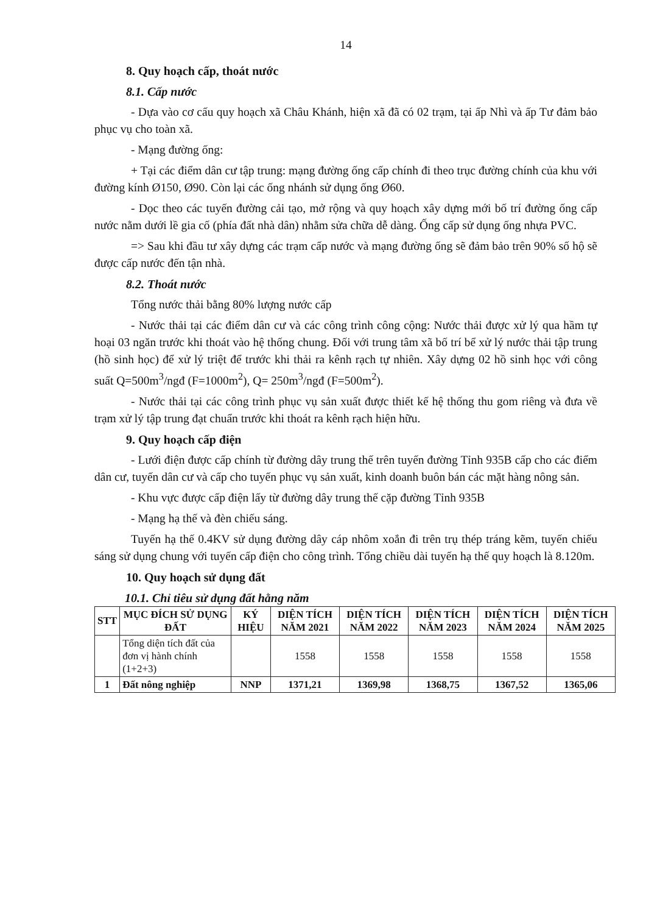14
8. Quy hoạch cấp, thoát nước
8.1. Cấp nước
- Dựa vào cơ cấu quy hoạch xã Châu Khánh, hiện xã đã có 02 trạm, tại ấp Nhì và ấp Tư đảm bảo phục vụ cho toàn xã.
- Mạng đường ống:
+ Tại các điểm dân cư tập trung: mạng đường ống cấp chính đi theo trục đường chính của khu với đường kính Ø150, Ø90. Còn lại các ống nhánh sử dụng ống Ø60.
- Dọc theo các tuyến đường cải tạo, mở rộng và quy hoạch xây dựng mới bố trí đường ống cấp nước nằm dưới lề gia cố (phía đất nhà dân) nhằm sửa chữa dễ dàng. Ống cấp sử dụng ống nhựa PVC.
=> Sau khi đầu tư xây dựng các trạm cấp nước và mạng đường ống sẽ đảm bảo trên 90% số hộ sẽ được cấp nước đến tận nhà.
8.2. Thoát nước
Tổng nước thải bằng 80% lượng nước cấp
- Nước thải tại các điểm dân cư và các công trình công cộng: Nước thải được xử lý qua hầm tự hoại 03 ngăn trước khi thoát vào hệ thống chung. Đối với trung tâm xã bố trí bể xử lý nước thải tập trung (hồ sinh học) để xử lý triệt để trước khi thải ra kênh rạch tự nhiên. Xây dựng 02 hồ sinh học với công suất Q=500m<sup>3</sup>/ngđ (F=1000m<sup>2</sup>), Q= 250m<sup>3</sup>/ngđ (F=500m<sup>2</sup>).
- Nước thải tại các công trình phục vụ sản xuất được thiết kế hệ thống thu gom riêng và đưa về trạm xử lý tập trung đạt chuẩn trước khi thoát ra kênh rạch hiện hữu.
9. Quy hoạch cấp điện
- Lưới điện được cấp chính từ đường dây trung thế trên tuyến đường Tỉnh 935B cấp cho các điểm dân cư, tuyến dân cư và cấp cho tuyến phục vụ sản xuất, kinh doanh buôn bán các mặt hàng nông sản.
- Khu vực được cấp điện lấy từ đường dây trung thế cặp đường Tỉnh 935B
- Mạng hạ thế và đèn chiếu sáng.
Tuyến hạ thế 0.4KV sử dụng đường dây cáp nhôm xoắn đi trên trụ thép tráng kẽm, tuyến chiếu sáng sử dụng chung với tuyến cấp điện cho công trình. Tổng chiều dài tuyến hạ thế quy hoạch là 8.120m.
10. Quy hoạch sử dụng đất
10.1. Chỉ tiêu sử dụng đất hằng năm
| STT | MỤC ĐÍCH SỬ DỤNG ĐẤT | KÝ HIỆU | DIỆN TÍCH NĂM 2021 | DIỆN TÍCH NĂM 2022 | DIỆN TÍCH NĂM 2023 | DIỆN TÍCH NĂM 2024 | DIỆN TÍCH NĂM 2025 |
| --- | --- | --- | --- | --- | --- | --- | --- |
| | Tổng diện tích đất của đơn vị hành chính (1+2+3) | | 1558 | 1558 | 1558 | 1558 | 1558 |
| 1 | Đất nông nghiệp | NNP | 1371,21 | 1369,98 | 1368,75 | 1367,52 | 1365,06 |